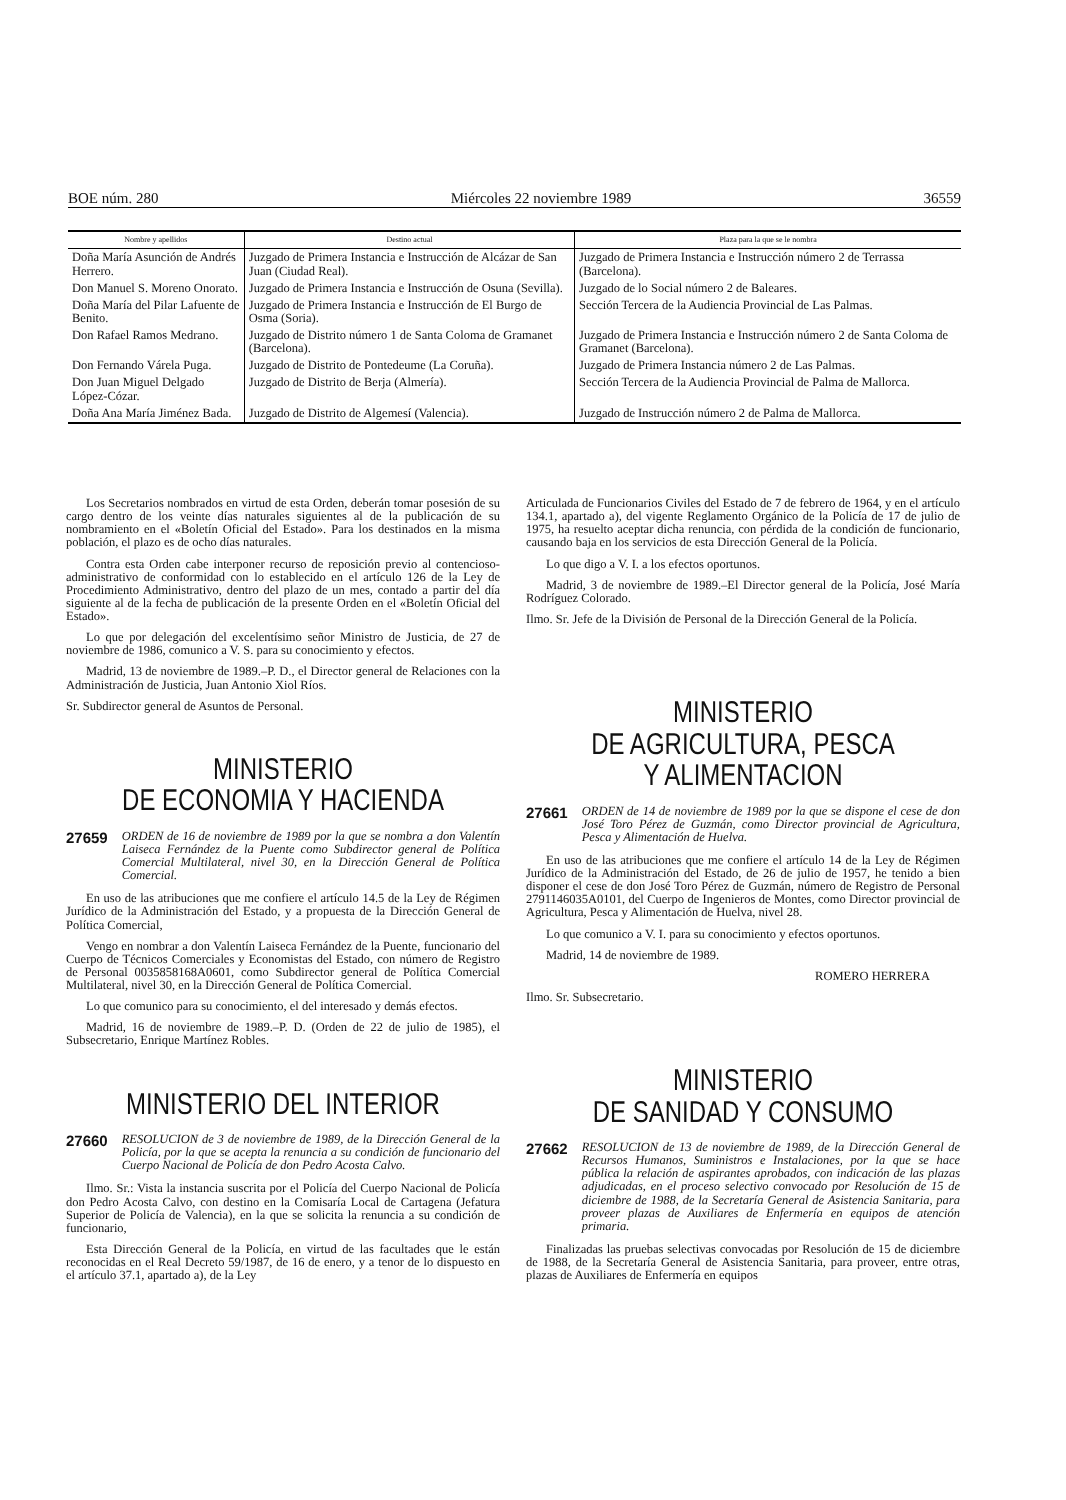BOE núm. 280 Miércoles 22 noviembre 1989 36559
| Nombre y apellidos | Destino actual | Plaza para la que se le nombra |
| --- | --- | --- |
| Doña María Asunción de Andrés Herrero. | Juzgado de Primera Instancia e Instrucción de Alcázar de San Juan (Ciudad Real). | Juzgado de Primera Instancia e Instrucción número 2 de Terrassa (Barcelona). |
| Don Manuel S. Moreno Onorato. | Juzgado de Primera Instancia e Instrucción de Osuna (Sevilla). | Juzgado de lo Social número 2 de Baleares. |
| Doña María del Pilar Lafuente de Benito. | Juzgado de Primera Instancia e Instrucción de El Burgo de Osma (Soria). | Sección Tercera de la Audiencia Provincial de Las Palmas. |
| Don Rafael Ramos Medrano. | Juzgado de Distrito número 1 de Santa Coloma de Gramanet (Barcelona). | Juzgado de Primera Instancia e Instrucción número 2 de Santa Coloma de Gramanet (Barcelona). |
| Don Fernando Várela Puga. | Juzgado de Distrito de Pontedeume (La Coruña). | Juzgado de Primera Instancia número 2 de Las Palmas. |
| Don Juan Miguel Delgado López-Cózar. | Juzgado de Distrito de Berja (Almería). | Sección Tercera de la Audiencia Provincial de Palma de Mallorca. |
| Doña Ana María Jiménez Bada. | Juzgado de Distrito de Algemesí (Valencia). | Juzgado de Instrucción número 2 de Palma de Mallorca. |
Los Secretarios nombrados en virtud de esta Orden, deberán tomar posesión de su cargo dentro de los veinte días naturales siguientes al de la publicación de su nombramiento en el «Boletín Oficial del Estado». Para los destinados en la misma población, el plazo es de ocho días naturales.
Contra esta Orden cabe interponer recurso de reposición previo al contencioso-administrativo de conformidad con lo establecido en el artículo 126 de la Ley de Procedimiento Administrativo, dentro del plazo de un mes, contado a partir del día siguiente al de la fecha de publicación de la presente Orden en el «Boletín Oficial del Estado».
Lo que por delegación del excelentísimo señor Ministro de Justicia, de 27 de noviembre de 1986, comunico a V. S. para su conocimiento y efectos.
Madrid, 13 de noviembre de 1989.–P. D., el Director general de Relaciones con la Administración de Justicia, Juan Antonio Xiol Ríos.
Sr. Subdirector general de Asuntos de Personal.
MINISTERIO
DE ECONOMIA Y HACIENDA
27659 ORDEN de 16 de noviembre de 1989 por la que se nombra a don Valentín Laiseca Fernández de la Puente como Subdirector general de Política Comercial Multilateral, nivel 30, en la Dirección General de Política Comercial.
En uso de las atribuciones que me confiere el artículo 14.5 de la Ley de Régimen Jurídico de la Administración del Estado, y a propuesta de la Dirección General de Política Comercial,
Vengo en nombrar a don Valentín Laiseca Fernández de la Puente, funcionario del Cuerpo de Técnicos Comerciales y Economistas del Estado, con número de Registro de Personal 0035858168A0601, como Subdirector general de Política Comercial Multilateral, nivel 30, en la Dirección General de Política Comercial.
Lo que comunico para su conocimiento, el del interesado y demás efectos.
Madrid, 16 de noviembre de 1989.–P. D. (Orden de 22 de julio de 1985), el Subsecretario, Enrique Martínez Robles.
MINISTERIO DEL INTERIOR
27660 RESOLUCION de 3 de noviembre de 1989, de la Dirección General de la Policía, por la que se acepta la renuncia a su condición de funcionario del Cuerpo Nacional de Policía de don Pedro Acosta Calvo.
Ilmo. Sr.: Vista la instancia suscrita por el Policía del Cuerpo Nacional de Policía don Pedro Acosta Calvo, con destino en la Comisaría Local de Cartagena (Jefatura Superior de Policía de Valencia), en la que se solicita la renuncia a su condición de funcionario,
Esta Dirección General de la Policía, en virtud de las facultades que le están reconocidas en el Real Decreto 59/1987, de 16 de enero, y a tenor de lo dispuesto en el artículo 37.1, apartado a), de la Ley
Articulada de Funcionarios Civiles del Estado de 7 de febrero de 1964, y en el artículo 134.1, apartado a), del vigente Reglamento Orgánico de la Policía de 17 de julio de 1975, ha resuelto aceptar dicha renuncia, con pérdida de la condición de funcionario, causando baja en los servicios de esta Dirección General de la Policía.
Lo que digo a V. I. a los efectos oportunos.
Madrid, 3 de noviembre de 1989.–El Director general de la Policía, José María Rodríguez Colorado.
Ilmo. Sr. Jefe de la División de Personal de la Dirección General de la Policía.
MINISTERIO
DE AGRICULTURA, PESCA
Y ALIMENTACION
27661 ORDEN de 14 de noviembre de 1989 por la que se dispone el cese de don José Toro Pérez de Guzmán, como Director provincial de Agricultura, Pesca y Alimentación de Huelva.
En uso de las atribuciones que me confiere el artículo 14 de la Ley de Régimen Jurídico de la Administración del Estado, de 26 de julio de 1957, he tenido a bien disponer el cese de don José Toro Pérez de Guzmán, número de Registro de Personal 2791146035A0101, del Cuerpo de Ingenieros de Montes, como Director provincial de Agricultura, Pesca y Alimentación de Huelva, nivel 28.
Lo que comunico a V. I. para su conocimiento y efectos oportunos.
Madrid, 14 de noviembre de 1989.
ROMERO HERRERA
Ilmo. Sr. Subsecretario.
MINISTERIO
DE SANIDAD Y CONSUMO
27662 RESOLUCION de 13 de noviembre de 1989, de la Dirección General de Recursos Humanos, Suministros e Instalaciones, por la que se hace pública la relación de aspirantes aprobados, con indicación de las plazas adjudicadas, en el proceso selectivo convocado por Resolución de 15 de diciembre de 1988, de la Secretaría General de Asistencia Sanitaria, para proveer plazas de Auxiliares de Enfermería en equipos de atención primaria.
Finalizadas las pruebas selectivas convocadas por Resolución de 15 de diciembre de 1988, de la Secretaría General de Asistencia Sanitaria, para proveer, entre otras, plazas de Auxiliares de Enfermería en equipos